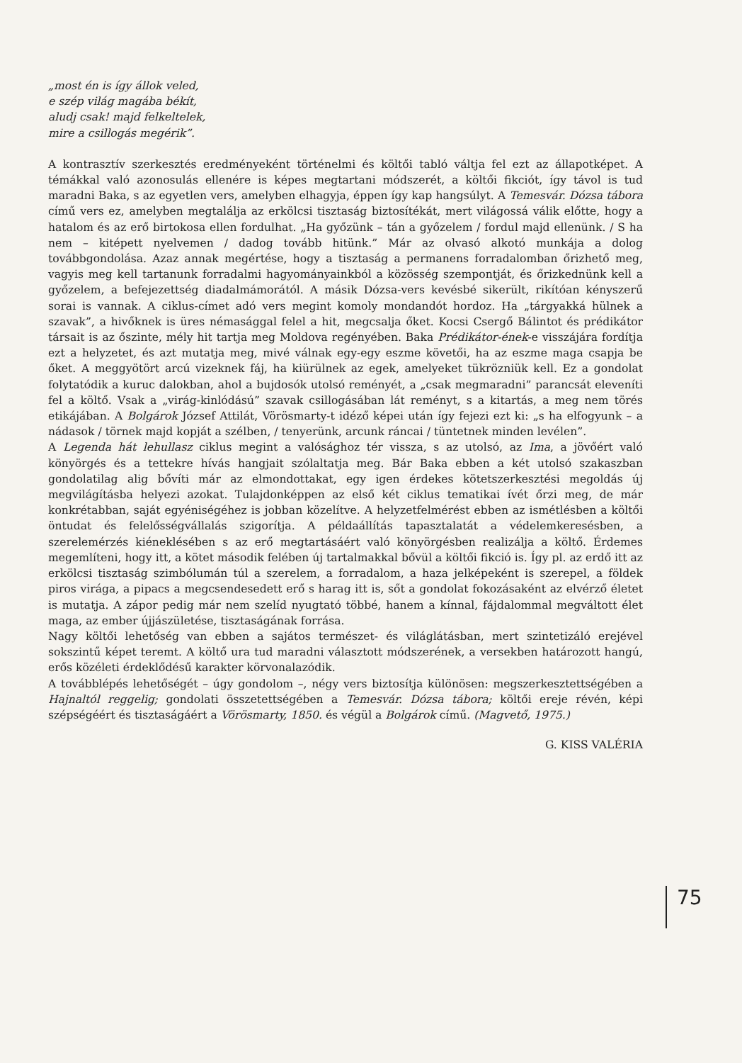„most én is így állok veled,
e szép világ magába békít,
aludj csak! majd felkeltelek,
mire a csillogás megérik”.
A kontrasztív szerkesztés eredményeként történelmi és költői tabló váltja fel ezt az állapotképet. A témákkal való azonosulás ellenére is képes megtartani módszerét, a költői fikciót, így távol is tud maradni Baka, s az egyetlen vers, amelyben elhagyja, éppen így kap hangsúlyt. A Temesvár. Dózsa tábora című vers ez, amelyben megtalálja az erkölcsi tisztaság biztosítékát, mert világossá válik előtte, hogy a hatalom és az erő birtokosa ellen fordulhat. „Ha győzünk – tán a győzelem / fordul majd ellenünk. / S ha nem – kitépett nyelvemen / dadog tovább hitünk.” Már az olvasó alkotó munkája a dolog továbbgondolása. Azaz annak megértése, hogy a tisztaság a permanens forradalomban őrizhető meg, vagyis meg kell tartanunk forradalmi hagyományainkból a közösség szempontját, és őrizkednünk kell a győzelem, a befejezettség diadalmámorától. A másik Dózsa-vers kevésbé sikerült, rikítóan kényszerű sorai is vannak. A ciklus-címet adó vers megint komoly mondandót hordoz. Ha „tárgyakká hülnek a szavak”, a hivőknek is üres némasággal felel a hit, megcsalja őket. Kocsi Csergő Bálintot és prédikátor társait is az őszinte, mély hit tartja meg Moldova regényében. Baka Prédikátor-ének-e visszájára fordítja ezt a helyzetet, és azt mutatja meg, mivé válnak egy-egy eszme követői, ha az eszme maga csapja be őket. A meggyötört arcú vizeknek fáj, ha kiürülnek az egek, amelyeket tükrözniük kell. Ez a gondolat folytatódik a kuruc dalokban, ahol a bujdosók utolsó reményét, a „csak megmaradni” parancsát eleveníti fel a költő. Vsak a „virág-kinlódású” szavak csillogásában lát reményt, s a kitartás, a meg nem törés etikájában. A Bolgárok József Attilát, Vörösmarty-t idéző képei után így fejezi ezt ki: „s ha elfogyunk – a nádasok / törnek majd kopját a szélben, / tenyerünk, arcunk ráncai / tüntetnek minden levélen”.
A Legenda hát lehullasz ciklus megint a valósághoz tér vissza, s az utolsó, az Ima, a jövőért való könyörgés és a tettekre hívás hangjait szólaltatja meg. Bár Baka ebben a két utolsó szakaszban gondolatilag alig bővíti már az elmondottakat, egy igen érdekes kötetszerkesztési megoldás új megvilágításba helyezi azokat. Tulajdonképpen az első két ciklus tematikai ívét őrzi meg, de már konkrétabban, saját egyéniségéhez is jobban közelítve. A helyzetfelmérést ebben az ismétlésben a költői öntudat és felelősségvállalás szigorítja. A példaállítás tapasztalatát a védelemkeresésben, a szerelemérzés kiéneklésében s az erő megtartásáért való könyörgésben realizálja a költő. Érdemes megemlíteni, hogy itt, a kötet második felében új tartalmakkal bővül a költői fikció is. Így pl. az erdő itt az erkölcsi tisztaság szimbólumán túl a szerelem, a forradalom, a haza jelképeként is szerepel, a földek piros virága, a pipacs a megcsendesedett erő s harag itt is, sőt a gondolat fokozásaként az elvérző életet is mutatja. A zápor pedig már nem szelíd nyugtató többé, hanem a kínnal, fájdalommal megváltott élet maga, az ember újjászületése, tisztaságának forrása.
Nagy költői lehetőség van ebben a sajátos természet- és világlátásban, mert szintetizáló erejével sokszintű képet teremt. A költő ura tud maradni választott módszerének, a versekben határozott hangú, erős közéleti érdeklődésű karakter körvonalazódik.
A továbblépés lehetőségét – úgy gondolom –, négy vers biztosítja különösen: megszerkesztettségében a Hajnaltól reggelig; gondolati összetettségében a Temesvár. Dózsa tábora; költői ereje révén, képi szépségéért és tisztaságáért a Vörösmarty, 1850. és végül a Bolgárok című. (Magvető, 1975.)
G. KISS VALÉRIA
75